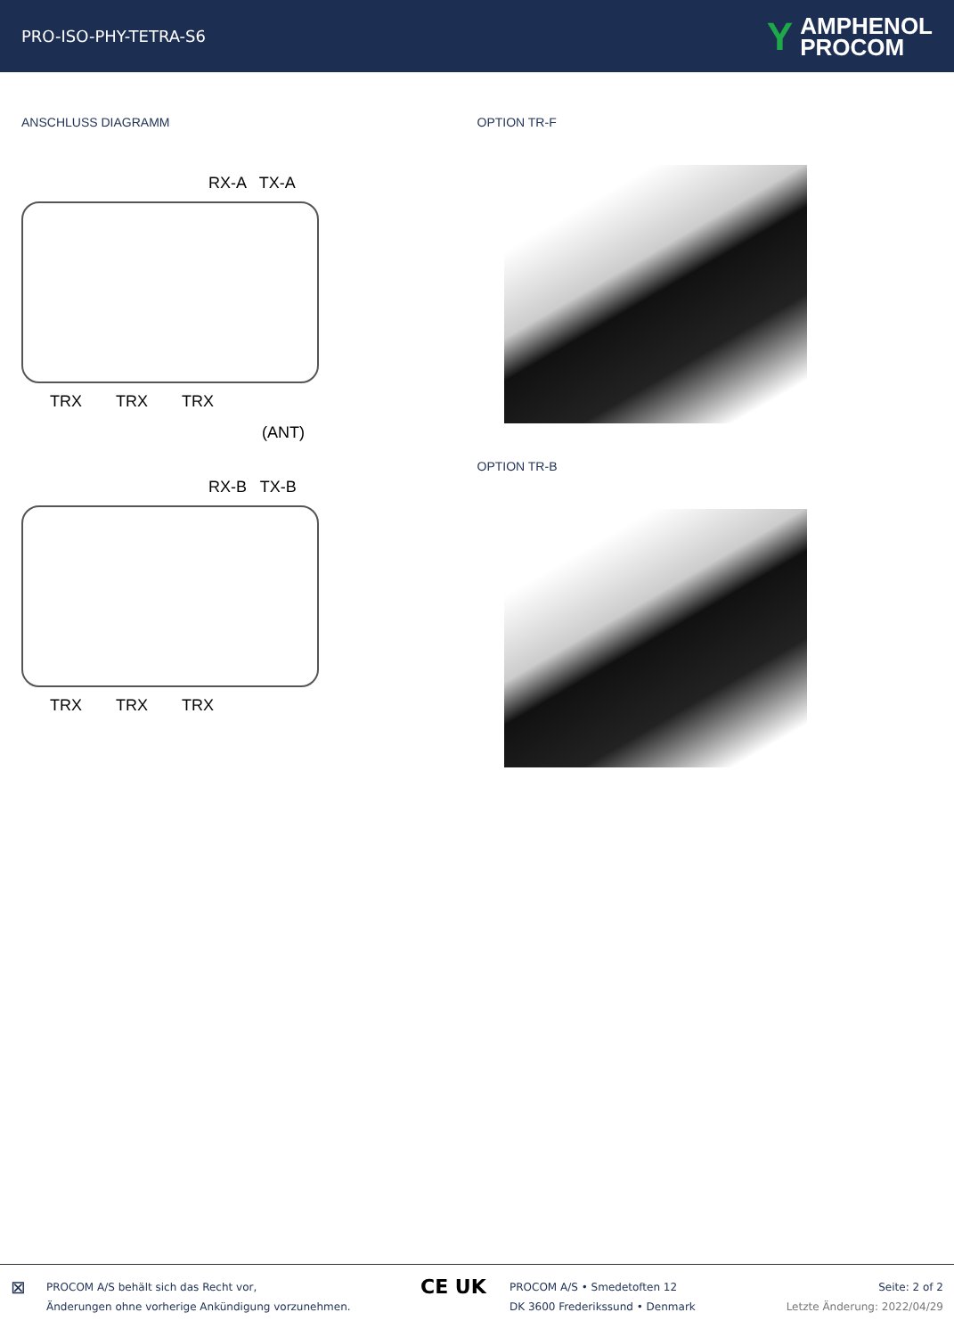PRO-ISO-PHY-TETRA-S6
Y AMPHENOL
PROCOM
ANSCHLUSS DIAGRAMM
RX-A TX-A
TRX TRX TRX
(ANT)
RX-B TX-B
TRX TRX TRX
OPTION TR-F
OPTION TR-B
⊠
PROCOM A/S behält sich das Recht vor,
Änderungen ohne vorherige Ankündigung vorzunehmen.
CE UK
PROCOM A/S • Smedetoften 12
DK 3600 Frederikssund • Denmark
Seite: 2 of 2
Letzte Änderung: 2022/04/29